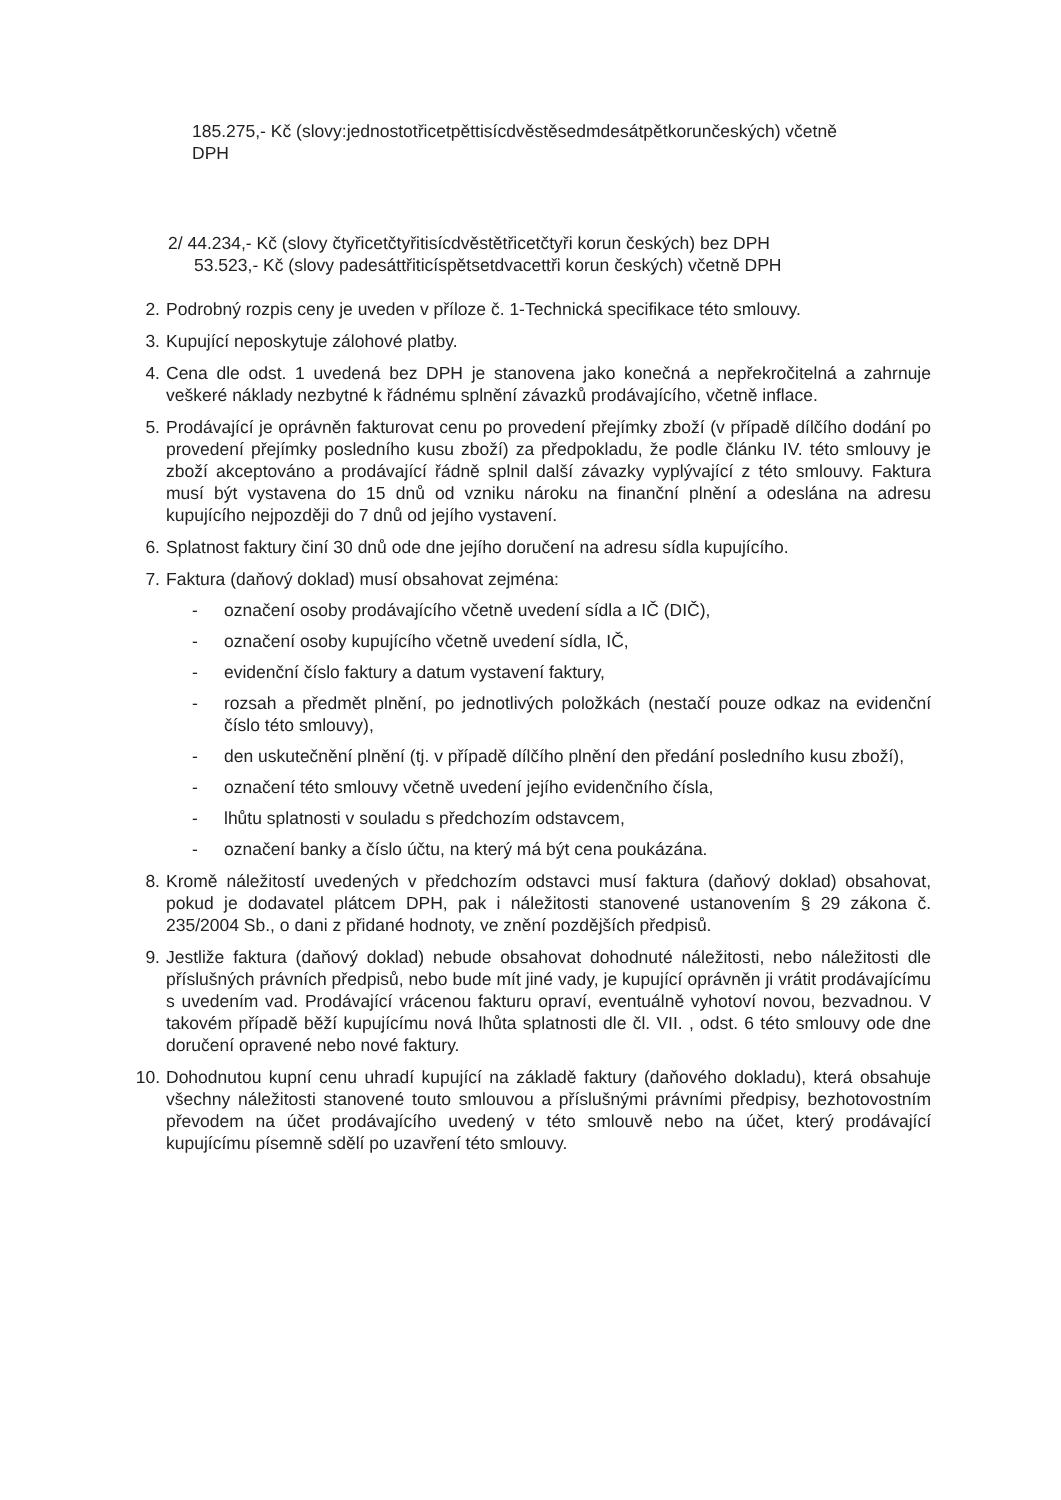185.275,- Kč (slovy:jednostotřicetpěttisícdvěstěsedmdesátpětkorunčeských) včetně
DPH
2/ 44.234,- Kč (slovy čtyřicetčtyřitisícdvěstětřicetčtyři korun českých) bez DPH
53.523,- Kč (slovy padesáttřiticíspětsetdvacettři korun českých) včetně DPH
2. Podrobný rozpis ceny je uveden v příloze č. 1-Technická specifikace této smlouvy.
3. Kupující neposkytuje zálohové platby.
4. Cena dle odst. 1 uvedená bez DPH je stanovena jako konečná a nepřekročitelná a zahrnuje veškeré náklady nezbytné k řádnému splnění závazků prodávajícího, včetně inflace.
5. Prodávající je oprávněn fakturovat cenu po provedení přejímky zboží (v případě dílčího dodání po provedení přejímky posledního kusu zboží) za předpokladu, že podle článku IV. této smlouvy je zboží akceptováno a prodávající řádně splnil další závazky vyplývající z této smlouvy. Faktura musí být vystavena do 15 dnů od vzniku nároku na finanční plnění a odeslána na adresu kupujícího nejpozději do 7 dnů od jejího vystavení.
6. Splatnost faktury činí 30 dnů ode dne jejího doručení na adresu sídla kupujícího.
7. Faktura (daňový doklad) musí obsahovat zejména:
- označení osoby prodávajícího včetně uvedení sídla a IČ (DIČ),
- označení osoby kupujícího včetně uvedení sídla, IČ,
- evidenční číslo faktury a datum vystavení faktury,
- rozsah a předmět plnění, po jednotlivých položkách (nestačí pouze odkaz na evidenční číslo této smlouvy),
- den uskutečnění plnění (tj. v případě dílčího plnění den předání posledního kusu zboží),
- označení této smlouvy včetně uvedení jejího evidenčního čísla,
- lhůtu splatnosti v souladu s předchozím odstavcem,
- označení banky a číslo účtu, na který má být cena poukázána.
8. Kromě náležitostí uvedených v předchozím odstavci musí faktura (daňový doklad) obsahovat, pokud je dodavatel plátcem DPH, pak i náležitosti stanovené ustanovením § 29 zákona č. 235/2004 Sb., o dani z přidané hodnoty, ve znění pozdějších předpisů.
9. Jestliže faktura (daňový doklad) nebude obsahovat dohodnuté náležitosti, nebo náležitosti dle příslušných právních předpisů, nebo bude mít jiné vady, je kupující oprávněn ji vrátit prodávajícímu s uvedením vad. Prodávající vrácenou fakturu opraví, eventuálně vyhotoví novou, bezvadnou. V takovém případě běží kupujícímu nová lhůta splatnosti dle čl. VII. , odst. 6 této smlouvy ode dne doručení opravené nebo nové faktury.
10. Dohodnutou kupní cenu uhradí kupující na základě faktury (daňového dokladu), která obsahuje všechny náležitosti stanovené touto smlouvou a příslušnými právními předpisy, bezhotovostním převodem na účet prodávajícího uvedený v této smlouvě nebo na účet, který prodávající kupujícímu písemně sdělí po uzavření této smlouvy.